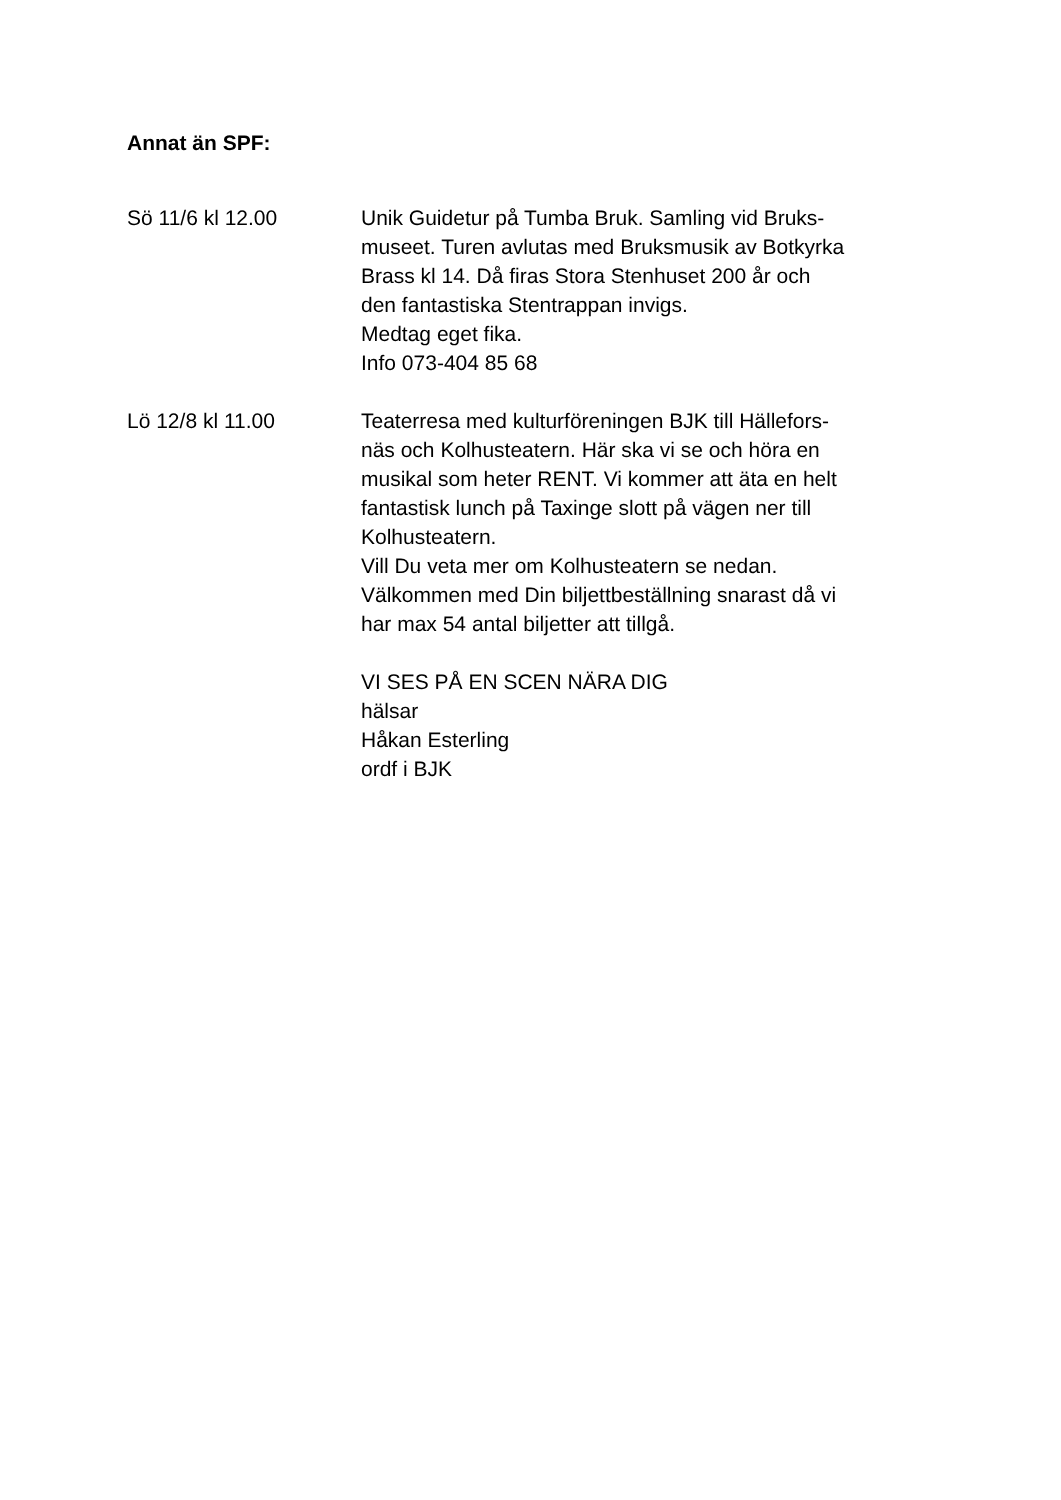Annat än SPF:
Sö 11/6 kl 12.00 Unik Guidetur på Tumba Bruk. Samling vid Bruks-
museet. Turen avlutas med Bruksmusik av Botkyrka
Brass kl 14. Då firas Stora Stenhuset 200 år och
den fantastiska Stentrappan invigs.
Medtag eget fika.
Info 073-404 85 68
Lö 12/8 kl 11.00 Teaterresa med kulturföreningen BJK till Hällefors-
näs och Kolhusteatern. Här ska vi se och höra en
musikal som heter RENT. Vi kommer att äta en helt
fantastisk lunch på Taxinge slott på vägen ner till
Kolhusteatern.
Vill Du veta mer om Kolhusteatern se nedan.
Välkommen med Din biljettbeställning snarast då vi
har max 54 antal biljetter att tillgå.
VI SES PÅ EN SCEN NÄRA DIG
hälsar
Håkan Esterling
ordf i BJK